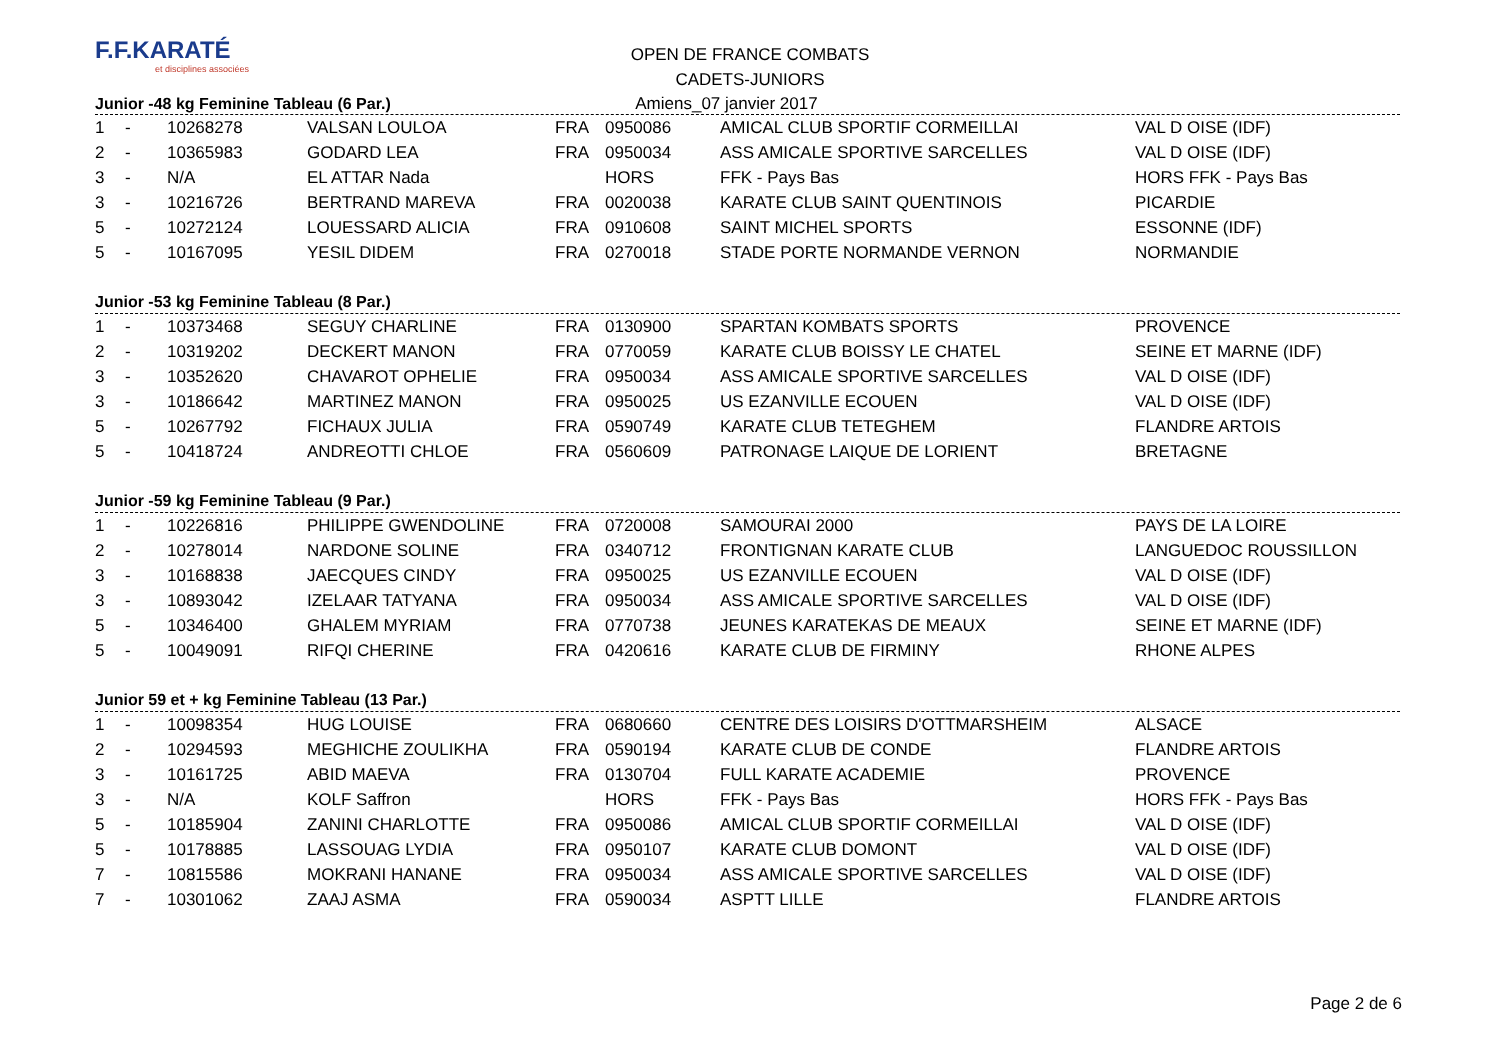F.F.KARATÉ
et disciplines associées
OPEN DE FRANCE COMBATS
CADETS-JUNIORS
Junior -48 kg Feminine Tableau (6 Par.) Amiens_07 janvier 2017
| 1 | - | 10268278 | VALSAN LOULOA | FRA | 0950086 | AMICAL CLUB SPORTIF CORMEILLAI | VAL D OISE (IDF) |
| 2 | - | 10365983 | GODARD LEA | FRA | 0950034 | ASS AMICALE SPORTIVE SARCELLES | VAL D OISE (IDF) |
| 3 | - | N/A | EL ATTAR Nada | | HORS | FFK - Pays Bas | HORS FFK - Pays Bas |
| 3 | - | 10216726 | BERTRAND MAREVA | FRA | 0020038 | KARATE CLUB SAINT QUENTINOIS | PICARDIE |
| 5 | - | 10272124 | LOUESSARD ALICIA | FRA | 0910608 | SAINT MICHEL SPORTS | ESSONNE (IDF) |
| 5 | - | 10167095 | YESIL DIDEM | FRA | 0270018 | STADE PORTE NORMANDE VERNON | NORMANDIE |
Junior -53 kg Feminine Tableau (8 Par.)
| 1 | - | 10373468 | SEGUY CHARLINE | FRA | 0130900 | SPARTAN KOMBATS SPORTS | PROVENCE |
| 2 | - | 10319202 | DECKERT MANON | FRA | 0770059 | KARATE CLUB BOISSY LE CHATEL | SEINE ET MARNE (IDF) |
| 3 | - | 10352620 | CHAVAROT OPHELIE | FRA | 0950034 | ASS AMICALE SPORTIVE SARCELLES | VAL D OISE (IDF) |
| 3 | - | 10186642 | MARTINEZ MANON | FRA | 0950025 | US EZANVILLE ECOUEN | VAL D OISE (IDF) |
| 5 | - | 10267792 | FICHAUX JULIA | FRA | 0590749 | KARATE CLUB TETEGHEM | FLANDRE ARTOIS |
| 5 | - | 10418724 | ANDREOTTI CHLOE | FRA | 0560609 | PATRONAGE LAIQUE DE LORIENT | BRETAGNE |
Junior -59 kg Feminine Tableau (9 Par.)
| 1 | - | 10226816 | PHILIPPE GWENDOLINE | FRA | 0720008 | SAMOURAI 2000 | PAYS DE LA LOIRE |
| 2 | - | 10278014 | NARDONE SOLINE | FRA | 0340712 | FRONTIGNAN KARATE CLUB | LANGUEDOC ROUSSILLON |
| 3 | - | 10168838 | JAECQUES CINDY | FRA | 0950025 | US EZANVILLE ECOUEN | VAL D OISE (IDF) |
| 3 | - | 10893042 | IZELAAR TATYANA | FRA | 0950034 | ASS AMICALE SPORTIVE SARCELLES | VAL D OISE (IDF) |
| 5 | - | 10346400 | GHALEM MYRIAM | FRA | 0770738 | JEUNES KARATEKAS DE MEAUX | SEINE ET MARNE (IDF) |
| 5 | - | 10049091 | RIFQI CHERINE | FRA | 0420616 | KARATE CLUB DE FIRMINY | RHONE ALPES |
Junior 59 et + kg Feminine Tableau (13 Par.)
| 1 | - | 10098354 | HUG LOUISE | FRA | 0680660 | CENTRE DES LOISIRS D'OTTMARSHEIM | ALSACE |
| 2 | - | 10294593 | MEGHICHE ZOULIKHA | FRA | 0590194 | KARATE CLUB DE CONDE | FLANDRE ARTOIS |
| 3 | - | 10161725 | ABID MAEVA | FRA | 0130704 | FULL KARATE ACADEMIE | PROVENCE |
| 3 | - | N/A | KOLF Saffron | | HORS | FFK - Pays Bas | HORS FFK - Pays Bas |
| 5 | - | 10185904 | ZANINI CHARLOTTE | FRA | 0950086 | AMICAL CLUB SPORTIF CORMEILLAI | VAL D OISE (IDF) |
| 5 | - | 10178885 | LASSOUAG LYDIA | FRA | 0950107 | KARATE CLUB DOMONT | VAL D OISE (IDF) |
| 7 | - | 10815586 | MOKRANI HANANE | FRA | 0950034 | ASS AMICALE SPORTIVE SARCELLES | VAL D OISE (IDF) |
| 7 | - | 10301062 | ZAAJ ASMA | FRA | 0590034 | ASPTT LILLE | FLANDRE ARTOIS |
Page 2 de 6